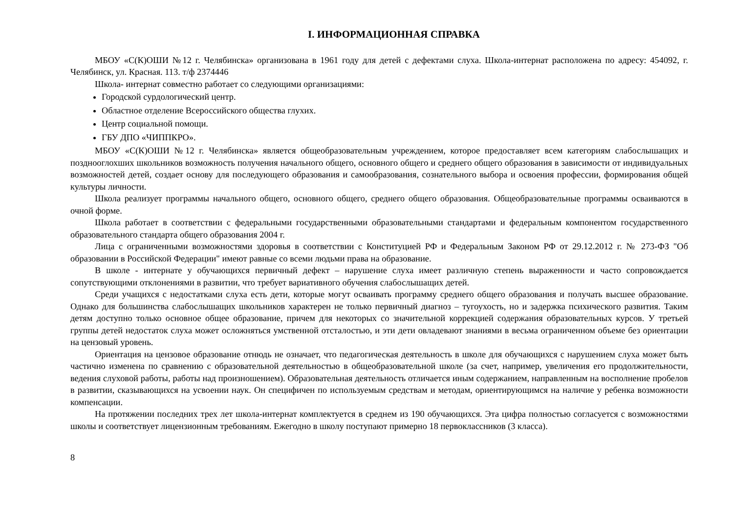I. ИНФОРМАЦИОННАЯ СПРАВКА
МБОУ «С(К)ОШИ №12 г. Челябинска» организована в 1961 году для детей с дефектами слуха. Школа-интернат расположена по адресу: 454092, г. Челябинск, ул. Красная. 113. т/ф 2374446
Школа- интернат совместно работает со следующими организациями:
Городской сурдологический центр.
Областное отделение Всероссийского общества глухих.
Центр социальной помощи.
ГБУ ДПО «ЧИППКРО».
МБОУ «С(К)ОШИ №12 г. Челябинска» является общеобразовательным учреждением, которое предоставляет всем категориям слабослышащих и позднооглохших школьников возможность получения начального общего, основного общего и среднего общего образования в зависимости от индивидуальных возможностей детей, создает основу для последующего образования и самообразования, сознательного выбора и освоения профессии, формирования общей культуры личности.
Школа реализует программы начального общего, основного общего, среднего общего образования. Общеобразовательные программы осваиваются в очной форме.
Школа работает в соответствии с федеральными государственными образовательными стандартами и федеральным компонентом государственного образовательного стандарта общего образования 2004 г.
Лица с ограниченными возможностями здоровья в соответствии с Конституцией РФ и Федеральным Законом РФ от 29.12.2012 г. № 273-ФЗ "Об образовании в Российской Федерации" имеют равные со всеми людьми права на образование.
В школе - интернате у обучающихся первичный дефект – нарушение слуха имеет различную степень выраженности и часто сопровождается сопутствующими отклонениями в развитии, что требует вариативного обучения слабослышащих детей.
Среди учащихся с недостатками слуха есть дети, которые могут осваивать программу среднего общего образования и получать высшее образование. Однако для большинства слабослышащих школьников характерен не только первичный диагноз – тугоухость, но и задержка психического развития. Таким детям доступно только основное общее образование, причем для некоторых со значительной коррекцией содержания образовательных курсов. У третьей группы детей недостаток слуха может осложняться умственной отсталостью, и эти дети овладевают знаниями в весьма ограниченном объеме без ориентации на цензовый уровень.
Ориентация на цензовое образование отнюдь не означает, что педагогическая деятельность в школе для обучающихся с нарушением слуха может быть частично изменена по сравнению с образовательной деятельностью в общеобразовательной школе (за счет, например, увеличения его продолжительности, ведения слуховой работы, работы над произношением). Образовательная деятельность отличается иным содержанием, направленным на восполнение пробелов в развитии, сказывающихся на усвоении наук. Он специфичен по используемым средствам и методам, ориентирующимся на наличие у ребенка возможности компенсации.
На протяжении последних трех лет школа-интернат комплектуется в среднем из 190 обучающихся. Эта цифра полностью согласуется с возможностями школы и соответствует лицензионным требованиям. Ежегодно в школу поступают примерно 18 первоклассников (3 класса).
8